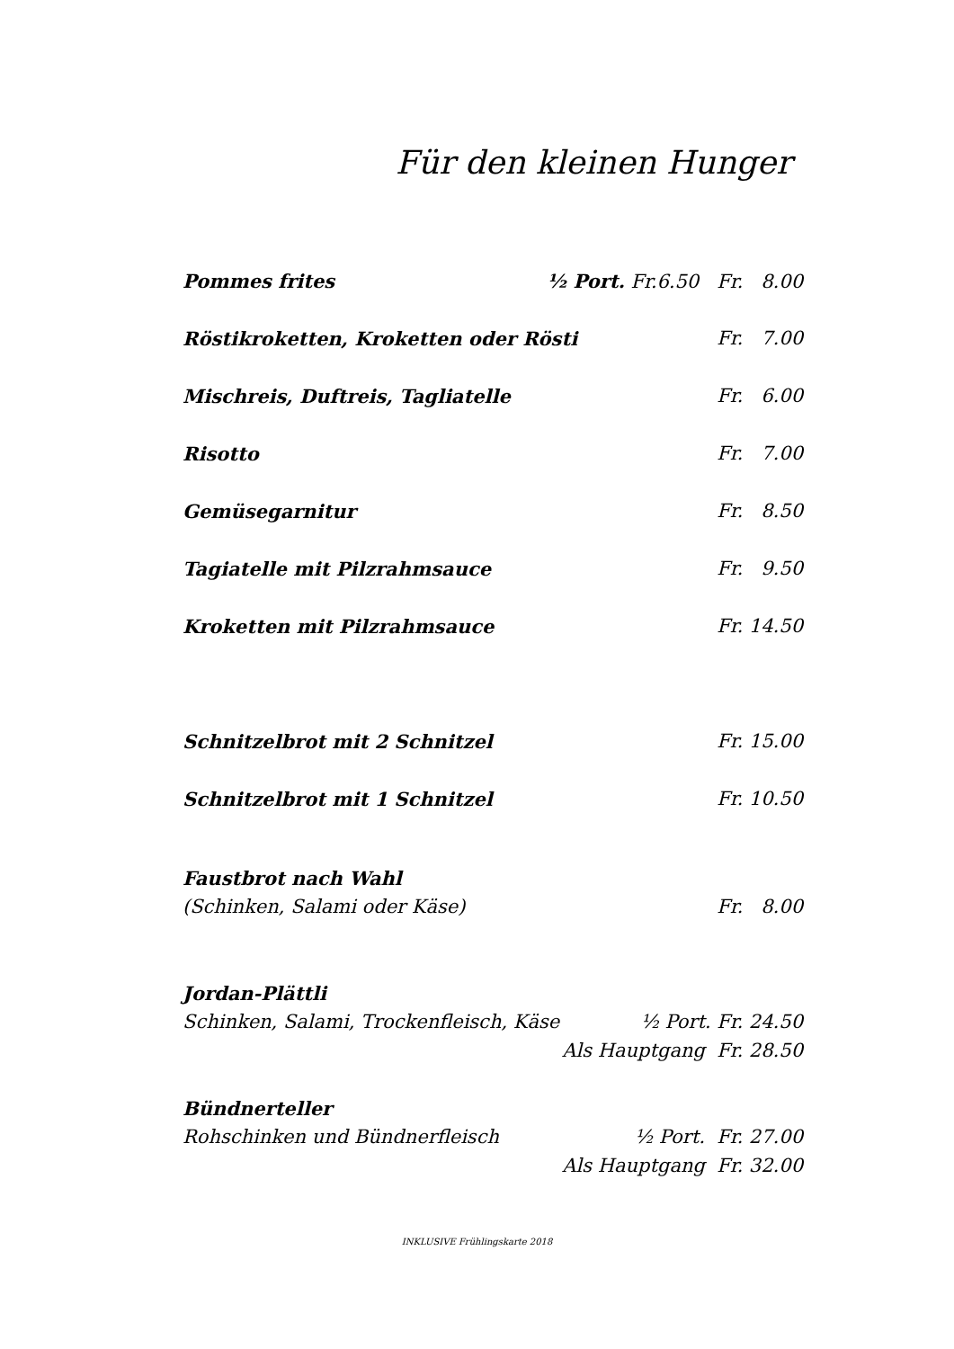Für den kleinen Hunger
Pommes frites ½ Port. Fr.6.50 Fr. 8.00
Röstikroketten, Kroketten oder Rösti Fr. 7.00
Mischreis, Duftreis, Tagliatelle Fr. 6.00
Risotto Fr. 7.00
Gemüsegarnitur Fr. 8.50
Tagiatelle mit Pilzrahmsauce Fr. 9.50
Kroketten mit Pilzrahmsauce Fr. 14.50
Schnitzelbrot mit 2 Schnitzel Fr. 15.00
Schnitzelbrot mit 1 Schnitzel Fr. 10.50
Faustbrot nach Wahl
(Schinken, Salami oder Käse) Fr. 8.00
Jordan-Plättli
Schinken, Salami, Trockenfleisch, Käse ½ Port. Fr. 24.50
Als Hauptgang Fr. 28.50
Bündnerteller
Rohschinken und Bündnerfleisch ½ Port. Fr. 27.00
Als Hauptgang Fr. 32.00
INKLUSIVE Frühlingskarte 2018